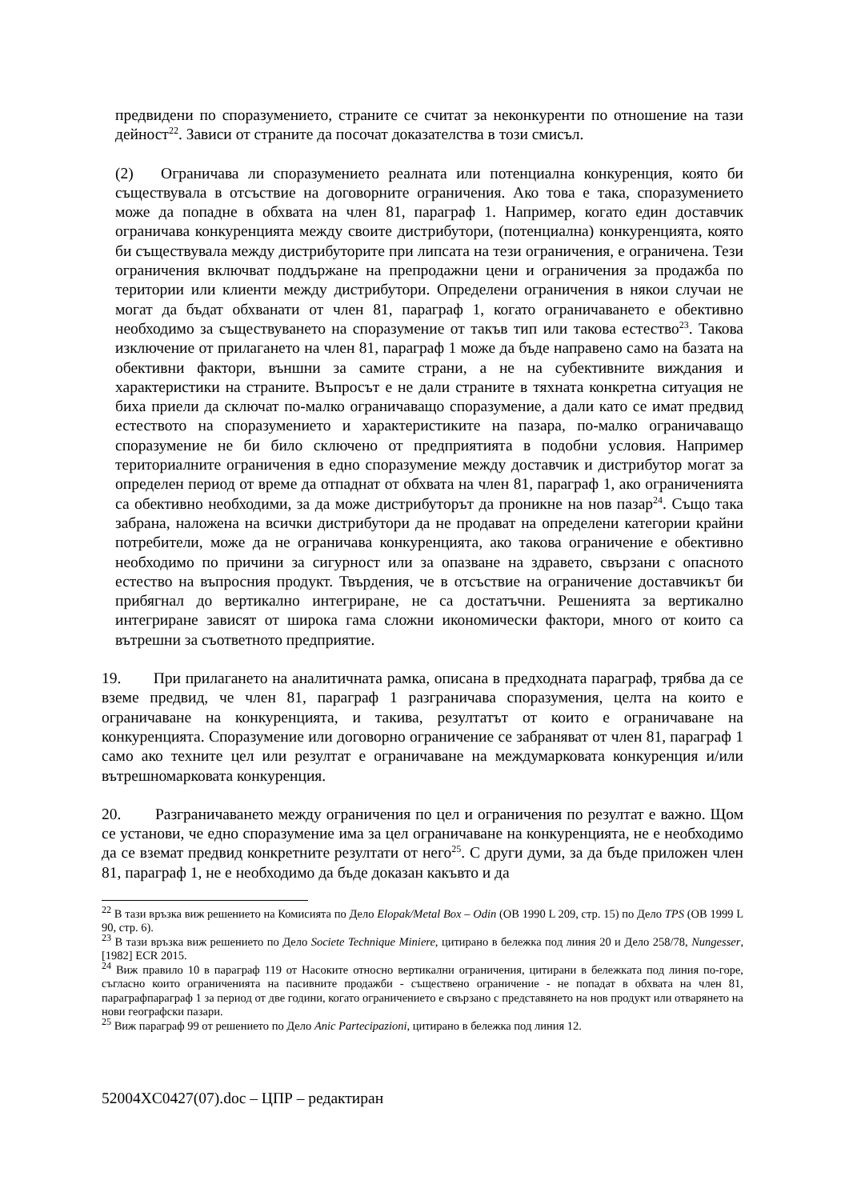предвидени по споразумението, страните се считат за неконкуренти по отношение на тази дейност<sup>22</sup>. Зависи от страните да посочат доказателства в този смисъл.
(2) Ограничава ли споразумението реалната или потенциална конкуренция, която би съществувала в отсъствие на договорните ограничения. Ако това е така, споразумението може да попадне в обхвата на член 81, параграф 1. Например, когато един доставчик ограничава конкуренцията между своите дистрибутори, (потенциална) конкуренцията, която би съществувала между дистрибуторите при липсата на тези ограничения, е ограничена. Тези ограничения включват поддържане на препродажни цени и ограничения за продажба по територии или клиенти между дистрибутори. Определени ограничения в някои случаи не могат да бъдат обхванати от член 81, параграф 1, когато ограничаването е обективно необходимо за съществуването на споразумение от такъв тип или такова естество<sup>23</sup>. Такова изключение от прилагането на член 81, параграф 1 може да бъде направено само на базата на обективни фактори, външни за самите страни, а не на субективните виждания и характеристики на страните. Въпросът е не дали страните в тяхната конкретна ситуация не биха приели да сключат по-малко ограничаващо споразумение, а дали като се имат предвид естеството на споразумението и характеристиките на пазара, по-малко ограничаващо споразумение не би било сключено от предприятията в подобни условия. Например териториалните ограничения в едно споразумение между доставчик и дистрибутор могат за определен период от време да отпаднат от обхвата на член 81, параграф 1, ако ограниченията са обективно необходими, за да може дистрибуторът да проникне на нов пазар<sup>24</sup>. Също така забрана, наложена на всички дистрибутори да не продават на определени категории крайни потребители, може да не ограничава конкуренцията, ако такова ограничение е обективно необходимо по причини за сигурност или за опазване на здравето, свързани с опасното естество на въпросния продукт. Твърдения, че в отсъствие на ограничение доставчикът би прибягнал до вертикално интегриране, не са достатъчни. Решенията за вертикално интегриране зависят от широка гама сложни икономически фактори, много от които са вътрешни за съответното предприятие.
19. При прилагането на аналитичната рамка, описана в предходната параграф, трябва да се вземе предвид, че член 81, параграф 1 разграничава споразумения, целта на които е ограничаване на конкуренцията, и такива, резултатът от които е ограничаване на конкуренцията. Споразумение или договорно ограничение се забраняват от член 81, параграф 1 само ако техните цел или резултат е ограничаване на междумарковата конкуренция и/или вътрешномарковата конкуренция.
20. Разграничаването между ограничения по цел и ограничения по резултат е важно. Щом се установи, че едно споразумение има за цел ограничаване на конкуренцията, не е необходимо да се вземат предвид конкретните резултати от него<sup>25</sup>. С други думи, за да бъде приложен член 81, параграф 1, не е необходимо да бъде доказан какъвто и да
<sup>22</sup> В тази връзка виж решението на Комисията по Дело Elopak/Metal Box – Odin (ОВ 1990 L 209, стр. 15) по Дело TPS (ОВ 1999 L 90, стр. 6).
<sup>23</sup> В тази връзка виж решението по Дело Societe Technique Miniere, цитирано в бележка под линия 20 и Дело 258/78, Nungesser, [1982] ECR 2015.
<sup>24</sup> Виж правило 10 в параграф 119 от Насоките относно вертикални ограничения, цитирани в бележката под линия по-горе, съгласно които ограниченията на пасивните продажби - съществено ограничение - не попадат в обхвата на член 81, параграфпараграф 1 за период от две години, когато ограничението е свързано с представянето на нов продукт или отварянето на нови географски пазари.
<sup>25</sup> Виж параграф 99 от решението по Дело Anic Partecipazioni, цитирано в бележка под линия 12.
52004XC0427(07).doc – ЦПР – редактиран